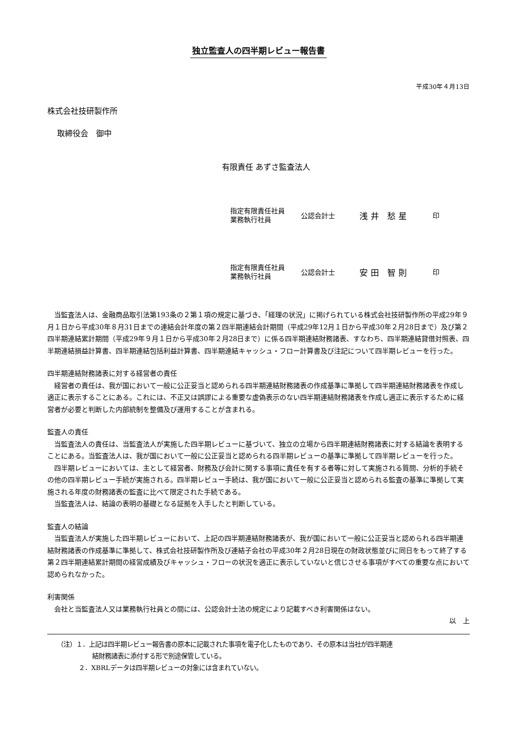独立監査人の四半期レビュー報告書
平成30年４月13日
株式会社技研製作所
取締役会　御中
有限責任 あずさ監査法人
指定有限責任社員
業務執行社員
公認会計士
浅井 愁星
印
指定有限責任社員
業務執行社員
公認会計士
安田 智則
印
　当監査法人は、金融商品取引法第193条の２第１項の規定に基づき、「経理の状況」に掲げられている株式会社技研製作所の平成29年９月１日から平成30年８月31日までの連結会計年度の第２四半期連結会計期間（平成29年12月１日から平成30年２月28日まで）及び第２四半期連結累計期間（平成29年９月１日から平成30年２月28日まで）に係る四半期連結財務諸表、すなわち、四半期連結貸借対照表、四半期連結損益計算書、四半期連結包括利益計算書、四半期連結キャッシュ・フロー計算書及び注記について四半期レビューを行った。
四半期連結財務諸表に対する経営者の責任
　経営者の責任は、我が国において一般に公正妥当と認められる四半期連結財務諸表の作成基準に準拠して四半期連結財務諸表を作成し適正に表示することにある。これには、不正又は誤謬による重要な虚偽表示のない四半期連結財務諸表を作成し適正に表示するために経営者が必要と判断した内部統制を整備及び運用することが含まれる。
監査人の責任
　当監査法人の責任は、当監査法人が実施した四半期レビューに基づいて、独立の立場から四半期連結財務諸表に対する結論を表明することにある。当監査法人は、我が国において一般に公正妥当と認められる四半期レビューの基準に準拠して四半期レビューを行った。
　四半期レビューにおいては、主として経営者、財務及び会計に関する事項に責任を有する者等に対して実施される質問、分析的手続その他の四半期レビュー手続が実施される。四半期レビュー手続は、我が国において一般に公正妥当と認められる監査の基準に準拠して実施される年度の財務諸表の監査に比べて限定された手続である。
　当監査法人は、結論の表明の基礎となる証拠を入手したと判断している。
監査人の結論
　当監査法人が実施した四半期レビューにおいて、上記の四半期連結財務諸表が、我が国において一般に公正妥当と認められる四半期連結財務諸表の作成基準に準拠して、株式会社技研製作所及び連結子会社の平成30年２月28日現在の財政状態並びに同日をもって終了する第２四半期連結累計期間の経営成績及びキャッシュ・フローの状況を適正に表示していないと信じさせる事項がすべての重要な点において認められなかった。
利害関係
　会社と当監査法人又は業務執行社員との間には、公認会計士法の規定により記載すべき利害関係はない。
以　上
（注）１．上記は四半期レビュー報告書の原本に記載された事項を電子化したものであり、その原本は当社が四半期連
結財務諸表に添付する形で別途保管している。
２．XBRLデータは四半期レビューの対象には含まれていない。